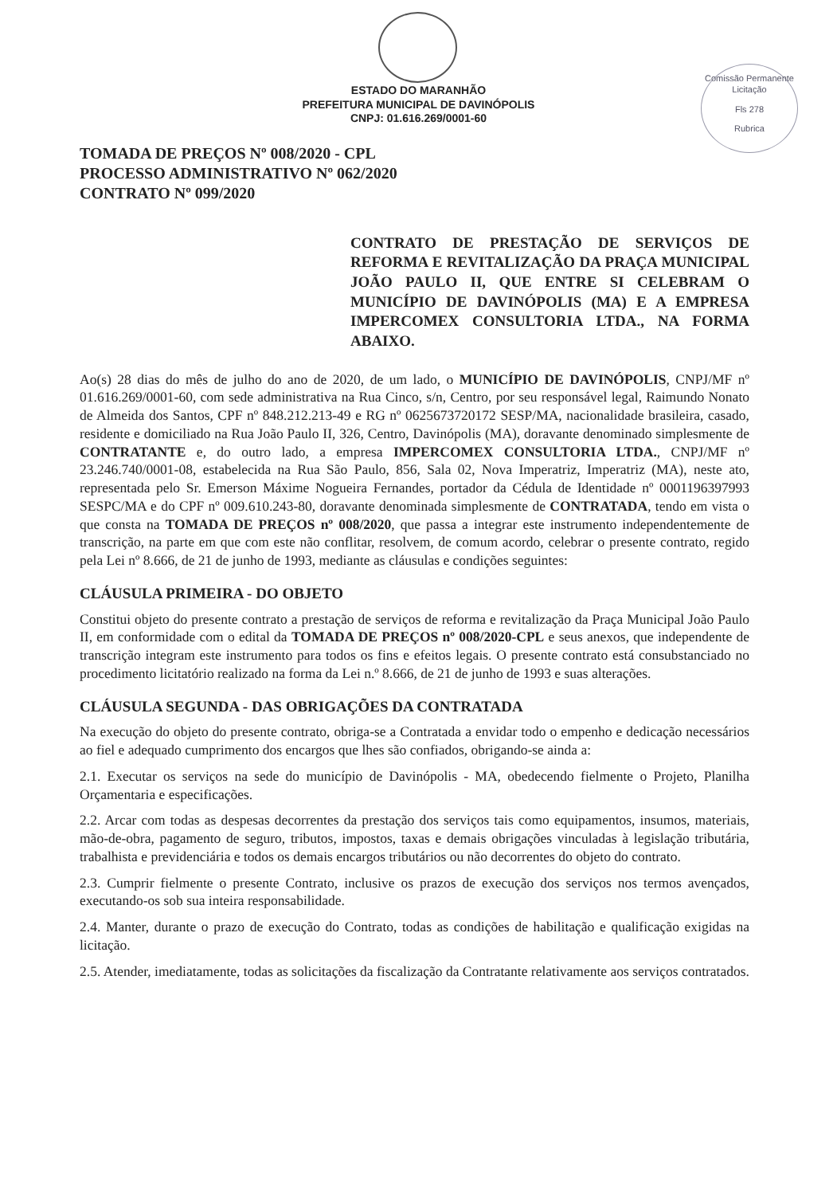Comissão Permanente Licitação
Fls 278
Rubrica
ESTADO DO MARANHÃO
PREFEITURA MUNICIPAL DE DAVINÓPOLIS
CNPJ: 01.616.269/0001-60
TOMADA DE PREÇOS Nº 008/2020 - CPL
PROCESSO ADMINISTRATIVO Nº 062/2020
CONTRATO Nº 099/2020
CONTRATO DE PRESTAÇÃO DE SERVIÇOS DE REFORMA E REVITALIZAÇÃO DA PRAÇA MUNICIPAL JOÃO PAULO II, QUE ENTRE SI CELEBRAM O MUNICÍPIO DE DAVINÓPOLIS (MA) E A EMPRESA IMPERCOMEX CONSULTORIA LTDA., NA FORMA ABAIXO.
Ao(s) 28 dias do mês de julho do ano de 2020, de um lado, o MUNICÍPIO DE DAVINÓPOLIS, CNPJ/MF nº 01.616.269/0001-60, com sede administrativa na Rua Cinco, s/n, Centro, por seu responsável legal, Raimundo Nonato de Almeida dos Santos, CPF nº 848.212.213-49 e RG nº 0625673720172 SESP/MA, nacionalidade brasileira, casado, residente e domiciliado na Rua João Paulo II, 326, Centro, Davinópolis (MA), doravante denominado simplesmente de CONTRATANTE e, do outro lado, a empresa IMPERCOMEX CONSULTORIA LTDA., CNPJ/MF nº 23.246.740/0001-08, estabelecida na Rua São Paulo, 856, Sala 02, Nova Imperatriz, Imperatriz (MA), neste ato, representada pelo Sr. Emerson Máxime Nogueira Fernandes, portador da Cédula de Identidade nº 0001196397993 SESPC/MA e do CPF nº 009.610.243-80, doravante denominada simplesmente de CONTRATADA, tendo em vista o que consta na TOMADA DE PREÇOS nº 008/2020, que passa a integrar este instrumento independentemente de transcrição, na parte em que com este não conflitar, resolvem, de comum acordo, celebrar o presente contrato, regido pela Lei nº 8.666, de 21 de junho de 1993, mediante as cláusulas e condições seguintes:
CLÁUSULA PRIMEIRA - DO OBJETO
Constitui objeto do presente contrato a prestação de serviços de reforma e revitalização da Praça Municipal João Paulo II, em conformidade com o edital da TOMADA DE PREÇOS nº 008/2020-CPL e seus anexos, que independente de transcrição integram este instrumento para todos os fins e efeitos legais. O presente contrato está consubstanciado no procedimento licitatório realizado na forma da Lei n.º 8.666, de 21 de junho de 1993 e suas alterações.
CLÁUSULA SEGUNDA - DAS OBRIGAÇÕES DA CONTRATADA
Na execução do objeto do presente contrato, obriga-se a Contratada a envidar todo o empenho e dedicação necessários ao fiel e adequado cumprimento dos encargos que lhes são confiados, obrigando-se ainda a:
2.1. Executar os serviços na sede do município de Davinópolis - MA, obedecendo fielmente o Projeto, Planilha Orçamentaria e especificações.
2.2. Arcar com todas as despesas decorrentes da prestação dos serviços tais como equipamentos, insumos, materiais, mão-de-obra, pagamento de seguro, tributos, impostos, taxas e demais obrigações vinculadas à legislação tributária, trabalhista e previdenciária e todos os demais encargos tributários ou não decorrentes do objeto do contrato.
2.3. Cumprir fielmente o presente Contrato, inclusive os prazos de execução dos serviços nos termos avençados, executando-os sob sua inteira responsabilidade.
2.4. Manter, durante o prazo de execução do Contrato, todas as condições de habilitação e qualificação exigidas na licitação.
2.5. Atender, imediatamente, todas as solicitações da fiscalização da Contratante relativamente aos serviços contratados.